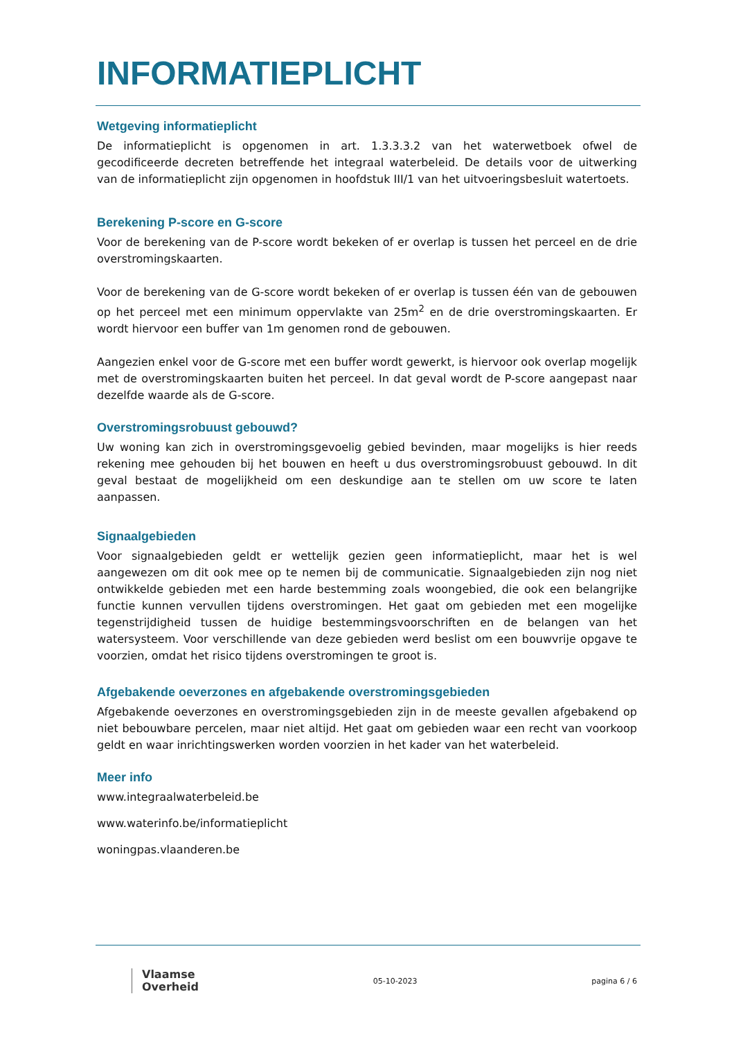INFORMATIEPLICHT
Wetgeving informatieplicht
De informatieplicht is opgenomen in art. 1.3.3.3.2 van het waterwetboek ofwel de gecodificeerde decreten betreffende het integraal waterbeleid. De details voor de uitwerking van de informatieplicht zijn opgenomen in hoofdstuk III/1 van het uitvoeringsbesluit watertoets.
Berekening P-score en G-score
Voor de berekening van de P-score wordt bekeken of er overlap is tussen het perceel en de drie overstromingskaarten.
Voor de berekening van de G-score wordt bekeken of er overlap is tussen één van de gebouwen op het perceel met een minimum oppervlakte van 25m<sup>2</sup> en de drie overstromingskaarten. Er wordt hiervoor een buffer van 1m genomen rond de gebouwen.
Aangezien enkel voor de G-score met een buffer wordt gewerkt, is hiervoor ook overlap mogelijk met de overstromingskaarten buiten het perceel. In dat geval wordt de P-score aangepast naar dezelfde waarde als de G-score.
Overstromingsrobuust gebouwd?
Uw woning kan zich in overstromingsgevoelig gebied bevinden, maar mogelijks is hier reeds rekening mee gehouden bij het bouwen en heeft u dus overstromingsrobuust gebouwd. In dit geval bestaat de mogelijkheid om een deskundige aan te stellen om uw score te laten aanpassen.
Signaalgebieden
Voor signaalgebieden geldt er wettelijk gezien geen informatieplicht, maar het is wel aangewezen om dit ook mee op te nemen bij de communicatie. Signaalgebieden zijn nog niet ontwikkelde gebieden met een harde bestemming zoals woongebied, die ook een belangrijke functie kunnen vervullen tijdens overstromingen. Het gaat om gebieden met een mogelijke tegenstrijdigheid tussen de huidige bestemmingsvoorschriften en de belangen van het watersysteem. Voor verschillende van deze gebieden werd beslist om een bouwvrije opgave te voorzien, omdat het risico tijdens overstromingen te groot is.
Afgebakende oeverzones en afgebakende overstromingsgebieden
Afgebakende oeverzones en overstromingsgebieden zijn in de meeste gevallen afgebakend op niet bebouwbare percelen, maar niet altijd. Het gaat om gebieden waar een recht van voorkoop geldt en waar inrichtingswerken worden voorzien in het kader van het waterbeleid.
Meer info
www.integraalwaterbeleid.be
www.waterinfo.be/informatieplicht
woningpas.vlaanderen.be
Vlaamse
Overheid
05-10-2023 pagina 6 / 6